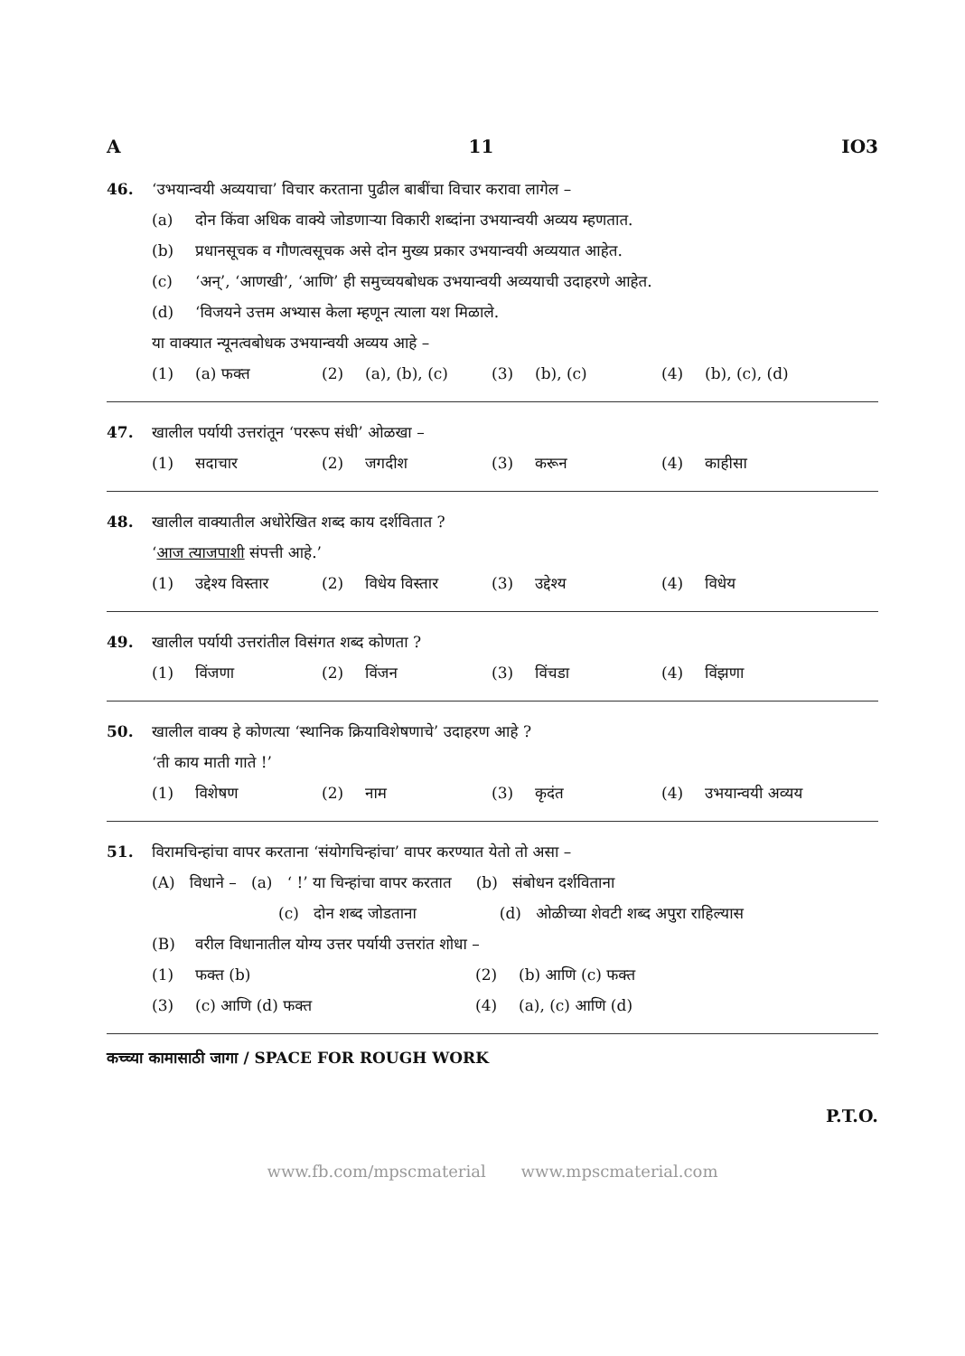A 11 IO3
46. ‘उभयान्वयी अव्ययाचा’ विचार करताना पुढील बाबींचा विचार करावा लागेल –
(a) दोन किंवा अधिक वाक्ये जोडणाऱ्या विकारी शब्दांना उभयान्वयी अव्यय म्हणतात.
(b) प्रधानसूचक व गौणत्वसूचक असे दोन मुख्य प्रकार उभयान्वयी अव्ययात आहेत.
(c) ‘अन्’, ‘आणखी’, ‘आणि’ ही समुच्चयबोधक उभयान्वयी अव्ययाची उदाहरणे आहेत.
(d) ‘विजयने उत्तम अभ्यास केला म्हणून त्याला यश मिळाले.
या वाक्यात न्यूनत्वबोधक उभयान्वयी अव्यय आहे –
(1) (a) फक्त (2) (a), (b), (c) (3) (b), (c) (4) (b), (c), (d)
47. खालील पर्यायी उत्तरांतून ‘पररूप संधी’ ओळखा –
(1) सदाचार (2) जगदीश (3) करून (4) काहीसा
48. खालील वाक्यातील अधोरेखित शब्द काय दर्शवितात ?
‘आज त्याजपाशी संपत्ती आहे.’
(1) उद्देश्य विस्तार (2) विधेय विस्तार (3) उद्देश्य (4) विधेय
49. खालील पर्यायी उत्तरांतील विसंगत शब्द कोणता ?
(1) विंजणा (2) विंजन (3) विंचडा (4) विंझणा
50. खालील वाक्य हे कोणत्या ‘स्थानिक क्रियाविशेषणाचे’ उदाहरण आहे ?
‘ती काय माती गाते !’
(1) विशेषण (2) नाम (3) कृदंत (4) उभयान्वयी अव्यय
51. विरामचिन्हांचा वापर करताना ‘संयोगचिन्हांचा’ वापर करण्यात येतो तो असा –
(A) विधाने – (a) ‘ !’ या चिन्हांचा वापर करतात (b) संबोधन दर्शविताना
(c) दोन शब्द जोडताना (d) ओळीच्या शेवटी शब्द अपुरा राहिल्यास
(B) वरील विधानातील योग्य उत्तर पर्यायी उत्तरांत शोधा –
(1) फक्त (b) (2) (b) आणि (c) फक्त (3) (c) आणि (d) फक्त (4) (a), (c) आणि (d)
कच्च्या कामासाठी जागा / SPACE FOR ROUGH WORK
P.T.O.
www.fb.com/mpscmaterial www.mpscmaterial.com